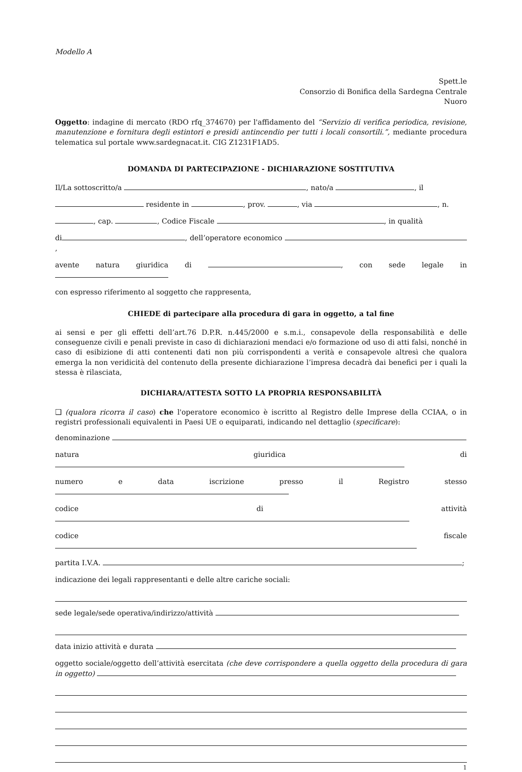Modello A
Spett.le
Consorzio di Bonifica della Sardegna Centrale
Nuoro
Oggetto: indagine di mercato (RDO rfq_374670) per l'affidamento del “Servizio di verifica periodica, revisione, manutenzione e fornitura degli estintori e presidi antincendio per tutti i locali consortili.”, mediante procedura telematica sul portale www.sardegnacat.it. CIG Z1231F1AD5.
DOMANDA DI PARTECIPAZIONE - DICHIARAZIONE SOSTITUTIVA
Il/La sottoscritto/a , nato/a , il
residente in , prov. , via , n.
, cap. , Codice Fiscale , in qualità
di , dell’operatore economico ,
avente natura giuridica di , con sede legale in
con espresso riferimento al soggetto che rappresenta,
CHIEDE di partecipare alla procedura di gara in oggetto, a tal fine
ai sensi e per gli effetti dell’art.76 D.P.R. n.445/2000 e s.m.i., consapevole della responsabilità e delle conseguenze civili e penali previste in caso di dichiarazioni mendaci e/o formazione od uso di atti falsi, nonché in caso di esibizione di atti contenenti dati non più corrispondenti a verità e consapevole altresì che qualora emerga la non veridicità del contenuto della presente dichiarazione l’impresa decadrà dai benefici per i quali la stessa è rilasciata,
DICHIARA/ATTESTA SOTTO LA PROPRIA RESPONSABILITÀ
❑ (qualora ricorra il caso) che l'operatore economico è iscritto al Registro delle Imprese della CCIAA, o in registri professionali equivalenti in Paesi UE o equiparati, indicando nel dettaglio (specificare):
denominazione
natura giuridica di
numero e data iscrizione presso il Registro stesso
codice di attività
codice fiscale
partita I.V.A. ;
indicazione dei legali rappresentanti e delle altre cariche sociali:
sede legale/sede operativa/indirizzo/attività
data inizio attività e durata
oggetto sociale/oggetto dell’attività esercitata (che deve corrispondere a quella oggetto della procedura di gara in oggetto)
1